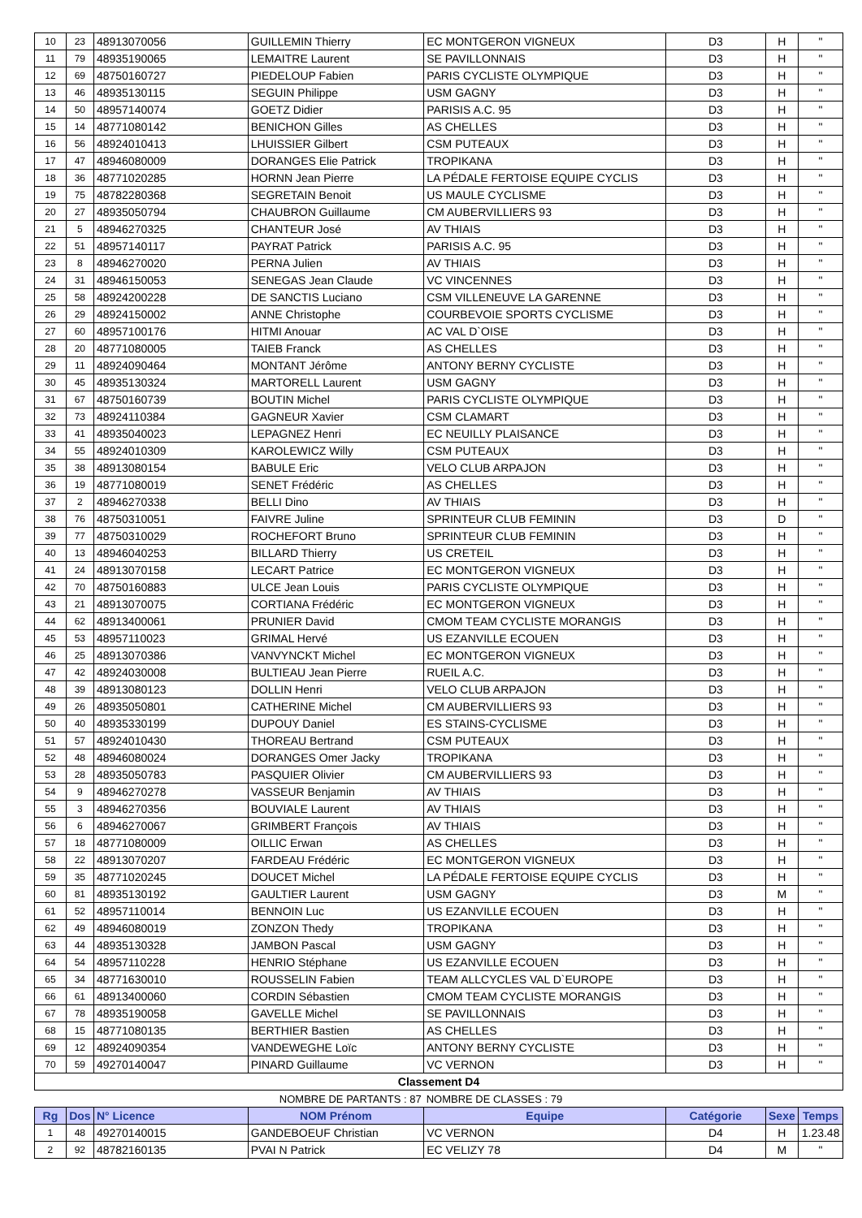| 10 | 23 | 48913070056 | GUILLEMIN Thierry | EC MONTGERON VIGNEUX | D3 | H | " |
| 11 | 79 | 48935190065 | LEMAITRE Laurent | SE PAVILLONNAIS | D3 | H | " |
| 12 | 69 | 48750160727 | PIEDELOUP Fabien | PARIS CYCLISTE OLYMPIQUE | D3 | H | " |
| 13 | 46 | 48935130115 | SEGUIN Philippe | USM GAGNY | D3 | H | " |
| 14 | 50 | 48957140074 | GOETZ Didier | PARISIS A.C. 95 | D3 | H | " |
| 15 | 14 | 48771080142 | BENICHON Gilles | AS CHELLES | D3 | H | " |
| 16 | 56 | 48924010413 | LHUISSIER Gilbert | CSM PUTEAUX | D3 | H | " |
| 17 | 47 | 48946080009 | DORANGES Elie Patrick | TROPIKANA | D3 | H | " |
| 18 | 36 | 48771020285 | HORNN Jean Pierre | LA PÉDALE FERTOISE EQUIPE CYCLIS | D3 | H | " |
| 19 | 75 | 48782280368 | SEGRETAIN Benoit | US MAULE CYCLISME | D3 | H | " |
| 20 | 27 | 48935050794 | CHAUBRON Guillaume | CM AUBERVILLIERS 93 | D3 | H | " |
| 21 | 5 | 48946270325 | CHANTEUR José | AV THIAIS | D3 | H | " |
| 22 | 51 | 48957140117 | PAYRAT Patrick | PARISIS A.C. 95 | D3 | H | " |
| 23 | 8 | 48946270020 | PERNA Julien | AV THIAIS | D3 | H | " |
| 24 | 31 | 48946150053 | SENEGAS Jean Claude | VC VINCENNES | D3 | H | " |
| 25 | 58 | 48924200228 | DE SANCTIS Luciano | CSM VILLENEUVE LA GARENNE | D3 | H | " |
| 26 | 29 | 48924150002 | ANNE Christophe | COURBEVOIE SPORTS CYCLISME | D3 | H | " |
| 27 | 60 | 48957100176 | HITMI Anouar | AC VAL D`OISE | D3 | H | " |
| 28 | 20 | 48771080005 | TAIEB Franck | AS CHELLES | D3 | H | " |
| 29 | 11 | 48924090464 | MONTANT Jérôme | ANTONY BERNY CYCLISTE | D3 | H | " |
| 30 | 45 | 48935130324 | MARTORELL Laurent | USM GAGNY | D3 | H | " |
| 31 | 67 | 48750160739 | BOUTIN Michel | PARIS CYCLISTE OLYMPIQUE | D3 | H | " |
| 32 | 73 | 48924110384 | GAGNEUR Xavier | CSM CLAMART | D3 | H | " |
| 33 | 41 | 48935040023 | LEPAGNEZ Henri | EC NEUILLY PLAISANCE | D3 | H | " |
| 34 | 55 | 48924010309 | KAROLEWICZ Willy | CSM PUTEAUX | D3 | H | " |
| 35 | 38 | 48913080154 | BABULE Eric | VELO CLUB ARPAJON | D3 | H | " |
| 36 | 19 | 48771080019 | SENET Frédéric | AS CHELLES | D3 | H | " |
| 37 | 2 | 48946270338 | BELLI Dino | AV THIAIS | D3 | H | " |
| 38 | 76 | 48750310051 | FAIVRE Juline | SPRINTEUR CLUB FEMININ | D3 | D | " |
| 39 | 77 | 48750310029 | ROCHEFORT Bruno | SPRINTEUR CLUB FEMININ | D3 | H | " |
| 40 | 13 | 48946040253 | BILLARD Thierry | US CRETEIL | D3 | H | " |
| 41 | 24 | 48913070158 | LECART Patrice | EC MONTGERON VIGNEUX | D3 | H | " |
| 42 | 70 | 48750160883 | ULCE Jean Louis | PARIS CYCLISTE OLYMPIQUE | D3 | H | " |
| 43 | 21 | 48913070075 | CORTIANA Frédéric | EC MONTGERON VIGNEUX | D3 | H | " |
| 44 | 62 | 48913400061 | PRUNIER David | CMOM TEAM CYCLISTE MORANGIS | D3 | H | " |
| 45 | 53 | 48957110023 | GRIMAL Hervé | US EZANVILLE ECOUEN | D3 | H | " |
| 46 | 25 | 48913070386 | VANVYNCKT Michel | EC MONTGERON VIGNEUX | D3 | H | " |
| 47 | 42 | 48924030008 | BULTIEAU Jean Pierre | RUEIL A.C. | D3 | H | " |
| 48 | 39 | 48913080123 | DOLLIN Henri | VELO CLUB ARPAJON | D3 | H | " |
| 49 | 26 | 48935050801 | CATHERINE Michel | CM AUBERVILLIERS 93 | D3 | H | " |
| 50 | 40 | 48935330199 | DUPOUY Daniel | ES STAINS-CYCLISME | D3 | H | " |
| 51 | 57 | 48924010430 | THOREAU Bertrand | CSM PUTEAUX | D3 | H | " |
| 52 | 48 | 48946080024 | DORANGES Omer Jacky | TROPIKANA | D3 | H | " |
| 53 | 28 | 48935050783 | PASQUIER Olivier | CM AUBERVILLIERS 93 | D3 | H | " |
| 54 | 9 | 48946270278 | VASSEUR Benjamin | AV THIAIS | D3 | H | " |
| 55 | 3 | 48946270356 | BOUVIALE Laurent | AV THIAIS | D3 | H | " |
| 56 | 6 | 48946270067 | GRIMBERT François | AV THIAIS | D3 | H | " |
| 57 | 18 | 48771080009 | OILLIC Erwan | AS CHELLES | D3 | H | " |
| 58 | 22 | 48913070207 | FARDEAU Frédéric | EC MONTGERON VIGNEUX | D3 | H | " |
| 59 | 35 | 48771020245 | DOUCET Michel | LA PÉDALE FERTOISE EQUIPE CYCLIS | D3 | H | " |
| 60 | 81 | 48935130192 | GAULTIER Laurent | USM GAGNY | D3 | M | " |
| 61 | 52 | 48957110014 | BENNOIN Luc | US EZANVILLE ECOUEN | D3 | H | " |
| 62 | 49 | 48946080019 | ZONZON Thedy | TROPIKANA | D3 | H | " |
| 63 | 44 | 48935130328 | JAMBON Pascal | USM GAGNY | D3 | H | " |
| 64 | 54 | 48957110228 | HENRIO Stéphane | US EZANVILLE ECOUEN | D3 | H | " |
| 65 | 34 | 48771630010 | ROUSSELIN Fabien | TEAM ALLCYCLES VAL D`EUROPE | D3 | H | " |
| 66 | 61 | 48913400060 | CORDIN Sébastien | CMOM TEAM CYCLISTE MORANGIS | D3 | H | " |
| 67 | 78 | 48935190058 | GAVELLE Michel | SE PAVILLONNAIS | D3 | H | " |
| 68 | 15 | 48771080135 | BERTHIER Bastien | AS CHELLES | D3 | H | " |
| 69 | 12 | 48924090354 | VANDEWEGHE Loïc | ANTONY BERNY CYCLISTE | D3 | H | " |
| 70 | 59 | 49270140047 | PINARD Guillaume | VC VERNON | D3 | H | " |
| Classement D4 | | | | | | | |
| | | | NOMBRE DE PARTANTS : 87 | NOMBRE DE CLASSES : 79 | | | |
| Rg | Dos | N° Licence | NOM Prénom | Equipe | Catégorie | Sexe | Temps |
| 1 | 48 | 49270140015 | GANDEBOEUF Christian | VC VERNON | D4 | H | 1.23.48 |
| 2 | 92 | 48782160135 | PVAI N Patrick | EC VELIZY 78 | D4 | M | " |